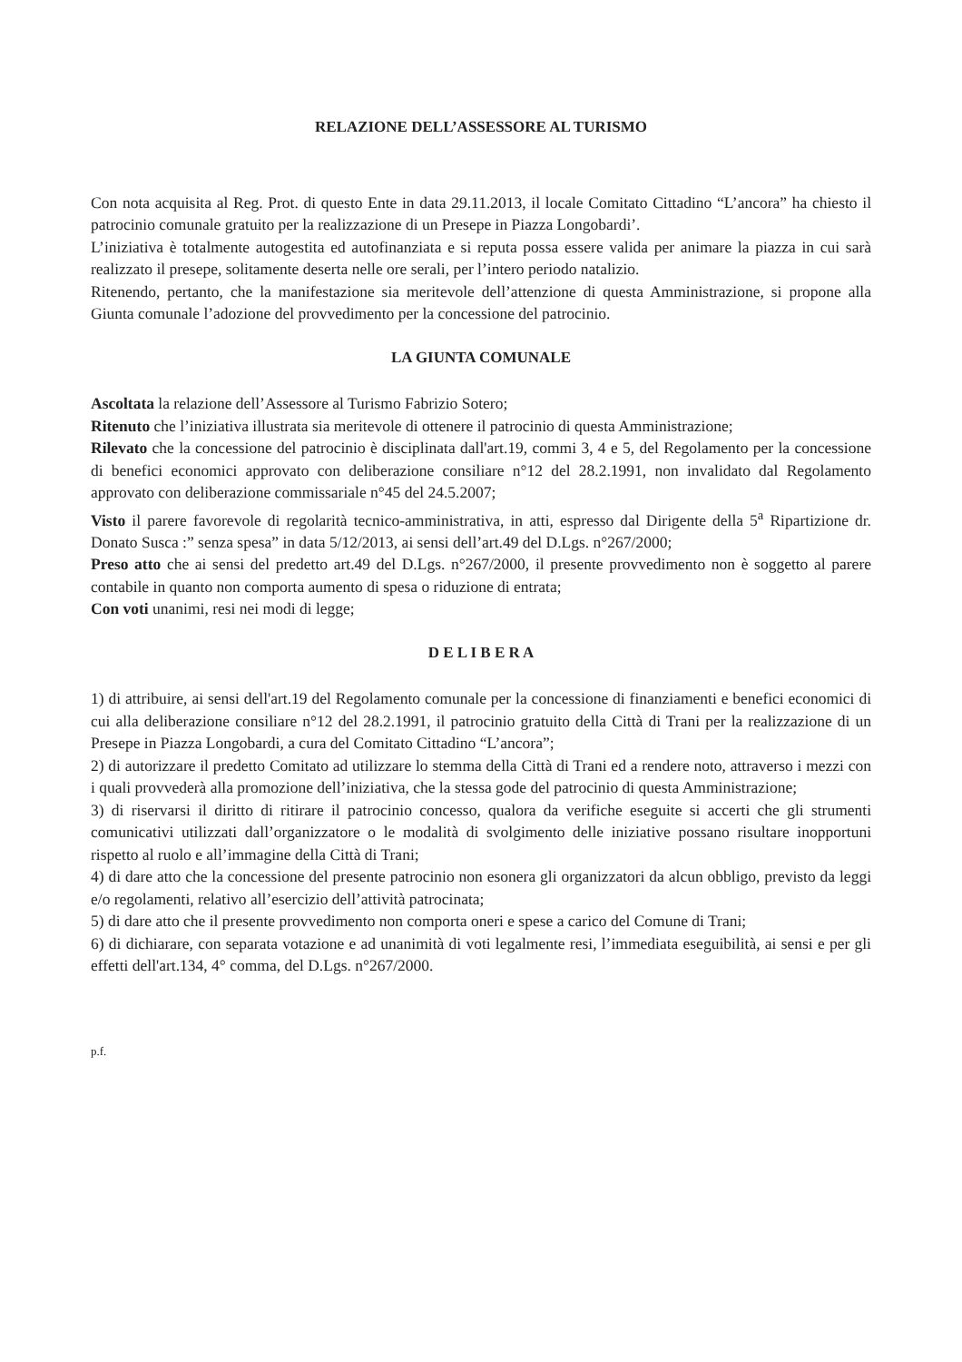RELAZIONE DELL’ASSESSORE AL TURISMO
Con nota acquisita al Reg. Prot. di questo Ente in data 29.11.2013, il locale Comitato Cittadino “L’ancora” ha chiesto il patrocinio comunale gratuito per la realizzazione di un Presepe in Piazza Longobardi’.
L’iniziativa è totalmente autogestita ed autofinanziata e si reputa possa essere valida per animare la piazza in cui sarà realizzato il presepe, solitamente deserta nelle ore serali, per l’intero periodo natalizio.
Ritenendo, pertanto, che la manifestazione sia meritevole dell’attenzione di questa Amministrazione, si propone alla Giunta comunale l’adozione del provvedimento per la concessione del patrocinio.
LA GIUNTA COMUNALE
Ascoltata la relazione dell’Assessore al Turismo Fabrizio Sotero;
Ritenuto che l’iniziativa illustrata sia meritevole di ottenere il patrocinio di questa Amministrazione;
Rilevato che la concessione del patrocinio è disciplinata dall'art.19, commi 3, 4 e 5, del Regolamento per la concessione di benefici economici approvato con deliberazione consiliare n°12 del 28.2.1991, non invalidato dal Regolamento approvato con deliberazione commissariale n°45 del 24.5.2007;
Visto il parere favorevole di regolarità tecnico-amministrativa, in atti, espresso dal Dirigente della 5<sup>a</sup> Ripartizione dr. Donato Susca :” senza spesa” in data 5/12/2013, ai sensi dell’art.49 del D.Lgs. n°267/2000;
Preso atto che ai sensi del predetto art.49 del D.Lgs. n°267/2000, il presente provvedimento non è soggetto al parere contabile in quanto non comporta aumento di spesa o riduzione di entrata;
Con voti unanimi, resi nei modi di legge;
D E L I B E R A
1) di attribuire, ai sensi dell'art.19 del Regolamento comunale per la concessione di finanziamenti e benefici economici di cui alla deliberazione consiliare n°12 del 28.2.1991, il patrocinio gratuito della Città di Trani per la realizzazione di un Presepe in Piazza Longobardi, a cura del Comitato Cittadino “L’ancora”;
2) di autorizzare il predetto Comitato ad utilizzare lo stemma della Città di Trani ed a rendere noto, attraverso i mezzi con i quali provvederà alla promozione dell’iniziativa, che la stessa gode del patrocinio di questa Amministrazione;
3) di riservarsi il diritto di ritirare il patrocinio concesso, qualora da verifiche eseguite si accerti che gli strumenti comunicativi utilizzati dall’organizzatore o le modalità di svolgimento delle iniziative possano risultare inopportuni rispetto al ruolo e all’immagine della Città di Trani;
4) di dare atto che la concessione del presente patrocinio non esonera gli organizzatori da alcun obbligo, previsto da leggi e/o regolamenti, relativo all’esercizio dell’attività patrocinata;
5) di dare atto che il presente provvedimento non comporta oneri e spese a carico del Comune di Trani;
6) di dichiarare, con separata votazione e ad unanimità di voti legalmente resi, l’immediata eseguibilità, ai sensi e per gli effetti dell'art.134, 4° comma, del D.Lgs. n°267/2000.
p.f.